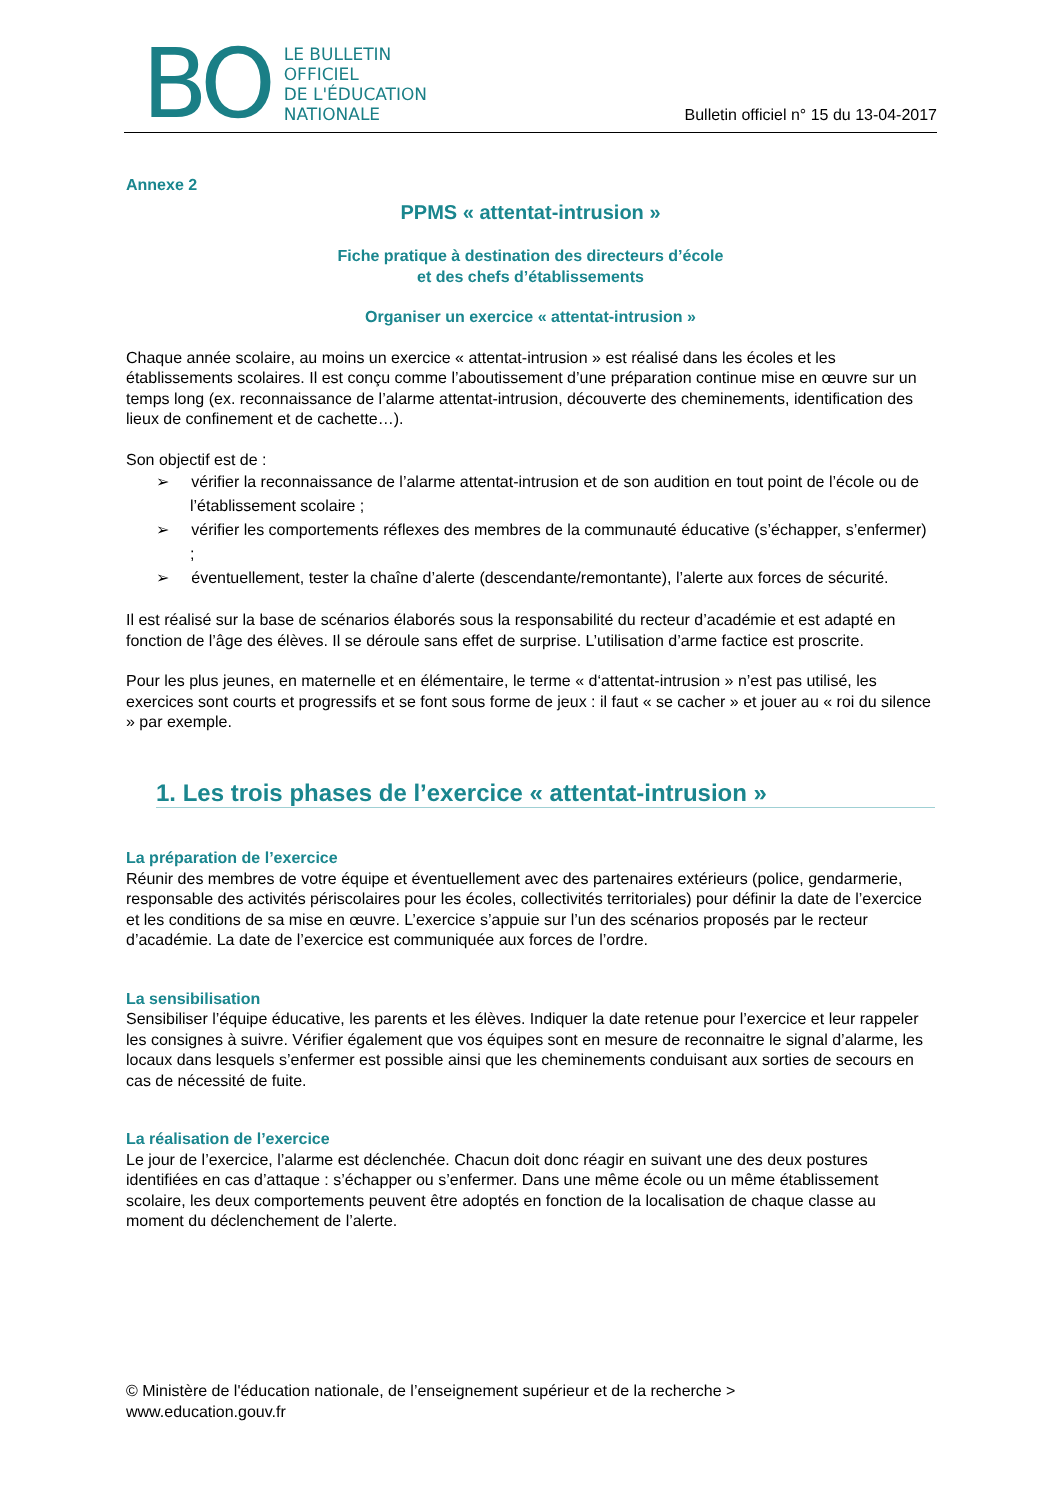BO
LE BULLETIN
OFFICIEL
DE L'ÉDUCATION
NATIONALE
Bulletin officiel n° 15 du 13-04-2017
Annexe 2
PPMS « attentat-intrusion »
Fiche pratique à destination des directeurs d’école
et des chefs d’établissements
Organiser un exercice « attentat-intrusion »
Chaque année scolaire, au moins un exercice « attentat-intrusion » est réalisé dans les écoles et les établissements scolaires. Il est conçu comme l’aboutissement d’une préparation continue mise en œuvre sur un temps long (ex. reconnaissance de l’alarme attentat-intrusion, découverte des cheminements, identification des lieux de confinement et de cachette…).
Son objectif est de :
➢ vérifier la reconnaissance de l’alarme attentat-intrusion et de son audition en tout point de l’école ou de l’établissement scolaire ;
➢ vérifier les comportements réflexes des membres de la communauté éducative (s’échapper, s’enfermer) ;
➢ éventuellement, tester la chaîne d’alerte (descendante/remontante), l’alerte aux forces de sécurité.
Il est réalisé sur la base de scénarios élaborés sous la responsabilité du recteur d’académie et est adapté en fonction de l’âge des élèves. Il se déroule sans effet de surprise. L’utilisation d’arme factice est proscrite.
Pour les plus jeunes, en maternelle et en élémentaire, le terme « d‘attentat-intrusion » n’est pas utilisé, les exercices sont courts et progressifs et se font sous forme de jeux : il faut « se cacher » et jouer au « roi du silence » par exemple.
1. Les trois phases de l’exercice « attentat-intrusion »
La préparation de l’exercice
Réunir des membres de votre équipe et éventuellement avec des partenaires extérieurs (police, gendarmerie, responsable des activités périscolaires pour les écoles, collectivités territoriales) pour définir la date de l’exercice et les conditions de sa mise en œuvre. L’exercice s’appuie sur l’un des scénarios proposés par le recteur d’académie. La date de l’exercice est communiquée aux forces de l’ordre.
La sensibilisation
Sensibiliser l’équipe éducative, les parents et les élèves. Indiquer la date retenue pour l’exercice et leur rappeler les consignes à suivre. Vérifier également que vos équipes sont en mesure de reconnaitre le signal d’alarme, les locaux dans lesquels s’enfermer est possible ainsi que les cheminements conduisant aux sorties de secours en cas de nécessité de fuite.
La réalisation de l’exercice
Le jour de l’exercice, l’alarme est déclenchée. Chacun doit donc réagir en suivant une des deux postures identifiées en cas d’attaque : s’échapper ou s’enfermer. Dans une même école ou un même établissement scolaire, les deux comportements peuvent être adoptés en fonction de la localisation de chaque classe au moment du déclenchement de l’alerte.
© Ministère de l'éducation nationale, de l’enseignement supérieur et de la recherche >
www.education.gouv.fr